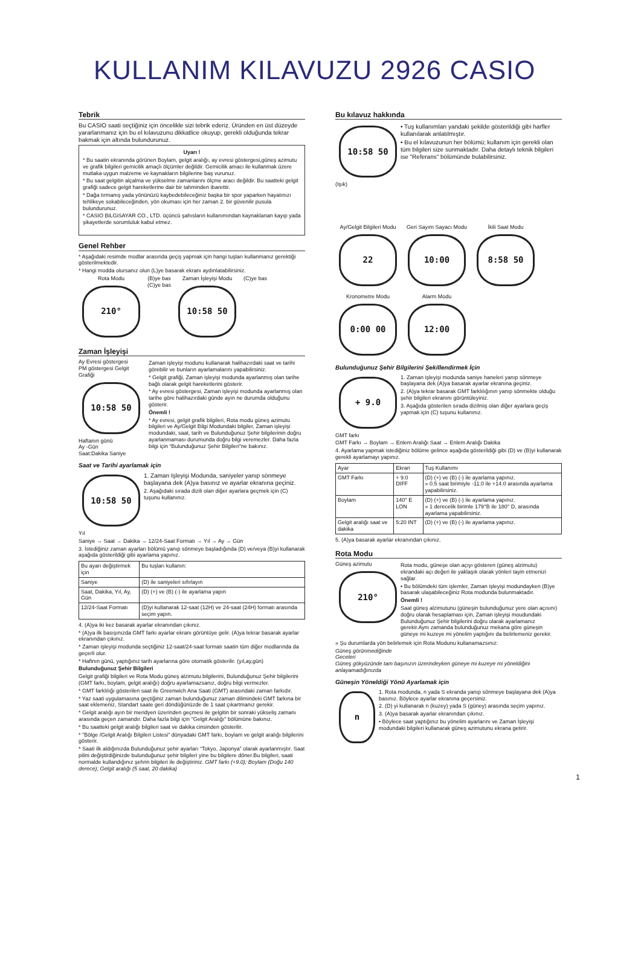KULLANIM KILAVUZU 2926 CASIO
Tebrik
Bu CASIO saati seçtiğiniz için öncelikle sizi tebrik ederiz. Üründen en üst düzeyde yararlanmanız için bu el kılavuzunu dikkatlice okuyup, gerekli olduğunda tekrar bakmak için altında bulundurunuz.
Uyarı !
* Bu saatin ekranında görünen Boylam, gelgit aralığı, ay evresi göstergesi,güneş azimutu ve grafik bilgileri gemicilik amaçlı ölçümler değildir. Gemicilik amacı ile kullanmak üzere mutlaka uygun malzeme ve kaynakların bilgilerine baş vurunuz.
* Bu saat gelgitin alçalma ve yükselme zamanlarını ölçme aracı değildir. Bu saatteki gelgit grafiği sadece gelgit hareketlerine dair bir tahminden ibarettir.
* Dağa tırmanış yada yönünüzü kaybedebileceğiniz başka bir spor yaparken hayatınızı tehlikeye sokabileceğinden, yön okuması için her zaman 2. bir güvenilir pusula bulundurunuz.
* CASIO BiLGiSAYAR CO., LTD. üçüncü şahısların kullanımından kaynaklanan kayıp yada şikayetlerde sorumluluk kabul etmez.
Genel Rehber
* Aşağıdaki resimde modlar arasında geçiş yapmak için hangi tuşları kullanmanız gerektiği gösterilmektedir.
* Hangi modda olursanız olun (L)ye basarak ekranı aydınlatabilirsiniz.
Rota Modu
210°
(B)ye bas
(C)ye bas
Zaman İşleyişi Modu
10:58 50
(C)ye bas
Zaman İşleyişi
Ay Evresi göstergesi
PM göstergesi Gelgit Grafiği
10:58 50
Haftanın günü
Ay -Gün
Saat:Dakika Saniye
Zaman işleyişi modunu kullanarak halihazırdaki saat ve tarihi görebilir ve bunların ayarlamalarını yapabilirsiniz.
* Gelgit grafiği, Zaman işleyişi modunda ayarlanmış olan tarihe bağlı olarak gelgit hareketlerini gösterir.
* Ay evresi göstergesi, Zaman işleyişi modunda ayarlanmış olan tarihe göre halihazırdaki günde ayın ne durumda olduğunu gösterir.
Önemli !
* Ay evresi, gelgit grafik bilgileri, Rota modu güneş azimutu bilgileri ve Ay/Gelgit Bilgi Modundaki bilgiler, Zaman işleyişi modundaki, saat, tarih ve Bulunduğunuz Şehir bilgilerinin doğru ayarlanmaması durumunda doğru bilgi veremezler. Daha fazla bilgi için “Bulunduğunuz Şehir Bilgileri”ne bakınız.
Saat ve Tarihi ayarlamak için
10:58 50
Yıl
1. Zaman Işleyişi Modunda, saniyeler yanıp sönmeye başlayana dek (A)ya basınız ve ayarlar ekranına geçiniz.
2. Aşağıdaki sırada dizili olan diğer ayarlara geçmek için (C) tuşunu kullanınız.
Saniye → Saat → Dakika → 12/24-Saat Formatı → Yıl → Ay → Gün
3. İstediğiniz zaman ayarları bölümü yanıp sönmeye başladığında (D) ve/veya (B)yi kullanarak aşağıda gösterildiği gibi ayarlama yapınız.
| Bu ayarı değiştirmek için | Bu tuşları kullanın: |
| --- | --- |
| Saniye | (D) ile saniyeleri sıfırlayın |
| Saat, Dakika, Yıl, Ay, Gün | (D) (+) ve (B) (-) ile ayarlama yapın |
| 12/24-Saat Formatı | (D)yi kullanarak 12-saat (12H) ve 24-saat (24H) formatı arasında seçim yapın. |
4. (A)ya iki kez basarak ayarlar ekranından çıkınız.
* (A)ya ilk basışınızda GMT farkı ayarlar ekranı görüntüye gelir. (A)ya tekrar basarak ayarlar ekranından çıkınız.
* Zaman işleyişi modunda seçtiğiniz 12-saat/24-saat formatı saatin tüm diğer modlarında da geçerli olur.
* Haftnın günü, yaptığınız tarih ayarlarına göre otomatik gösterilir. (yıl,ay,gün)
Bulunduğunuz Şehir Bilgileri
Gelgit grafiği bilgileri ve Rota Modu güneş alzimutu bilgilerini, Bulunduğunuz Şehir bilgilerini (GMT farkı, boylam, gelgit aralığı) doğru ayarlamazsanız, doğru bilgi vermezler.
* GMT farklılığı gösterilen saat ile Greenwich Ana Saati (GMT) arasındaki zaman farkıdır.
* Yaz saati uygulamasına geçtiğiniz zaman bulunduğunuz zaman dilimindeki GMT farkına bir saat eklemeniz, Standart saate geri döndüğünüzde de 1 saat çıkartmanız gerekir.
* Gelgit aralığı ayın bir meridyen üzerinden geçmesi ile gelgitin bir sonraki yükseliş zamanı arasında geçen zamandır. Daha fazla bilgi için "Gelgit Aralığı" bölümüne bakınız.
* Bu saatteki gelgit aralığı bilgileri saat ve dakika cinsinden gösterilir.
* "Bölge /Gelgit Aralığı Bilgileri Listesi” dünyadaki GMT farkı, boylam ve gelgit aralığı bilgilerini gösterir.
* Saati ilk aldığınızda Bulunduğunuz şehir ayarları “Tokyo, Japonya” olarak ayarlanmıştır. Saat pilini değiştirdiğinizde bulunduğunuz şehir bilgileri yine bu bilgilere döner.Bu bilgileri, saati normalde kullandığınız şehrin bilgileri ile değiştiriniz. GMT farkı (+9.0); Boylam (Doğu 140 derece); Gelgit aralığı (5 saat, 20 dakika)
Bu kılavuz hakkında
10:58 50
(Işık)
• Tuş kullanımları yandaki şekilde gösterildiği gibi harfler kullanılarak anlatılmıştır.
• Bu el kılavuzunun her bölümü; kullanım için gerekli olan tüm bilgileri size sunmaktadır. Daha detaylı teknik bilgileri ise "Referans" bölümünde bulabilirsiniz.
Ay/Gelgit Bilgileri Modu
22
Geri Sayım Sayacı Modu
10:00
İkili Saat Modu
8:58 50
Kronometre Modu
0:00 00
Alarm Modu
12:00
Bulunduğunuz Şehir Bilgilerini Şekillendirmek İçin
+ 9.0
GMT farkı
1. Zaman işleyişi modunda saniye haneleri yanıp sönmeye başlayana dek (A)ya basarak ayarlar ekranına geçiniz.
2. (A)ya tekrar basarak GMT farklılığının yanıp sönmekte olduğu şehir bilgileri ekranını görüntüleyiniz.
3. Aşağıda gösterilen sırada dizilmiş olan diğer ayarlara geçiş yapmak için (C) tuşunu kullanınız.
GMT Farkı → Boylam → Enlem Aralığı Saat → Enlem Aralığı Dakika
4. Ayarlama yapmak istediğiniz bölüme gelince aşağıda gösterildiği gibi (D) ve (B)yi kullanarak gerekli ayarlamayı yapınız.
| Ayar | Ekran | Tuş Kullanımı |
| --- | --- | --- |
| GMT Farkı | + 9.0 DIFF | (D) (+) ve (B) (-) ile ayarlama yapınız. » 0.5 saat birimiyle -11.0 ile +14.0 arasında ayarlama yapabilirsiniz. |
| Boylam | 140° E LON | (D) (+) ve (B) (-) ile ayarlama yapınız. » 1 derecelik birimle 179°B ile 180° D, arasında ayarlama yapabilirsiniz. |
| Gelgit aralığı saat ve dakika | 5:20 INT | (D) (+) ve (B) (-) ile ayarlama yapınız. |
5. (A)ya basarak ayarlar ekranından çıkınız.
Rota Modu
Güneş azimutu
210°
Rota modu, güneşe olan açıyı gösteren (güneş alzimutu) ekrandaki açı değeri ile yaklaşık olarak yönleri tayin etmenizi sağlar.
• Bu bölümdeki tüm işlemler, Zaman işleyişi modundayken (B)ye basarak ulaşabileceğiniz Rota modunda bulunmaktadır.
Önemli !
Saat güneş alzimutunu (güneşin bulunduğunuz yere olan açısını) doğru olarak hesaplaması için, Zaman işleyişi moudundaki Bulunduğunuz Şehir bilgilerini doğru olarak ayarlamanız gerekir.Aynı zamanda bulunduğunuz mekana göre güneşin güneye mi kuzeye mi yönelim yaptığını da belirlemeniz gerekir.
» Şu durumlarda yön belirlemek için Rota Modunu kullanamazsınız:
Güneş görünmediğinde
Geceleri
Güneş gökyüzünde tam başınızın üzerindeyken güneye mi kuzeye mi yöneldiğini anlayamadığınızda
Güneşin Yöneldiği Yönü Ayarlamak için
n
1. Rota modunda, n yada S ekranda yanıp sönmeye başlayana dek (A)ya basınız. Böylece ayarlar ekranına geçersiniz.
2. (D) yi kullanarak n (kuzey) yada S (güney) arasında seçim yapınız.
3. (A)ya basarak ayarlar ekranından çıkınız.
• Böylece saat yaptığınız bu yönelim ayarlarını ve Zaman İşleyişi modundaki bilgileri kullanarak güneş azimutunu ekrana getirir.
1